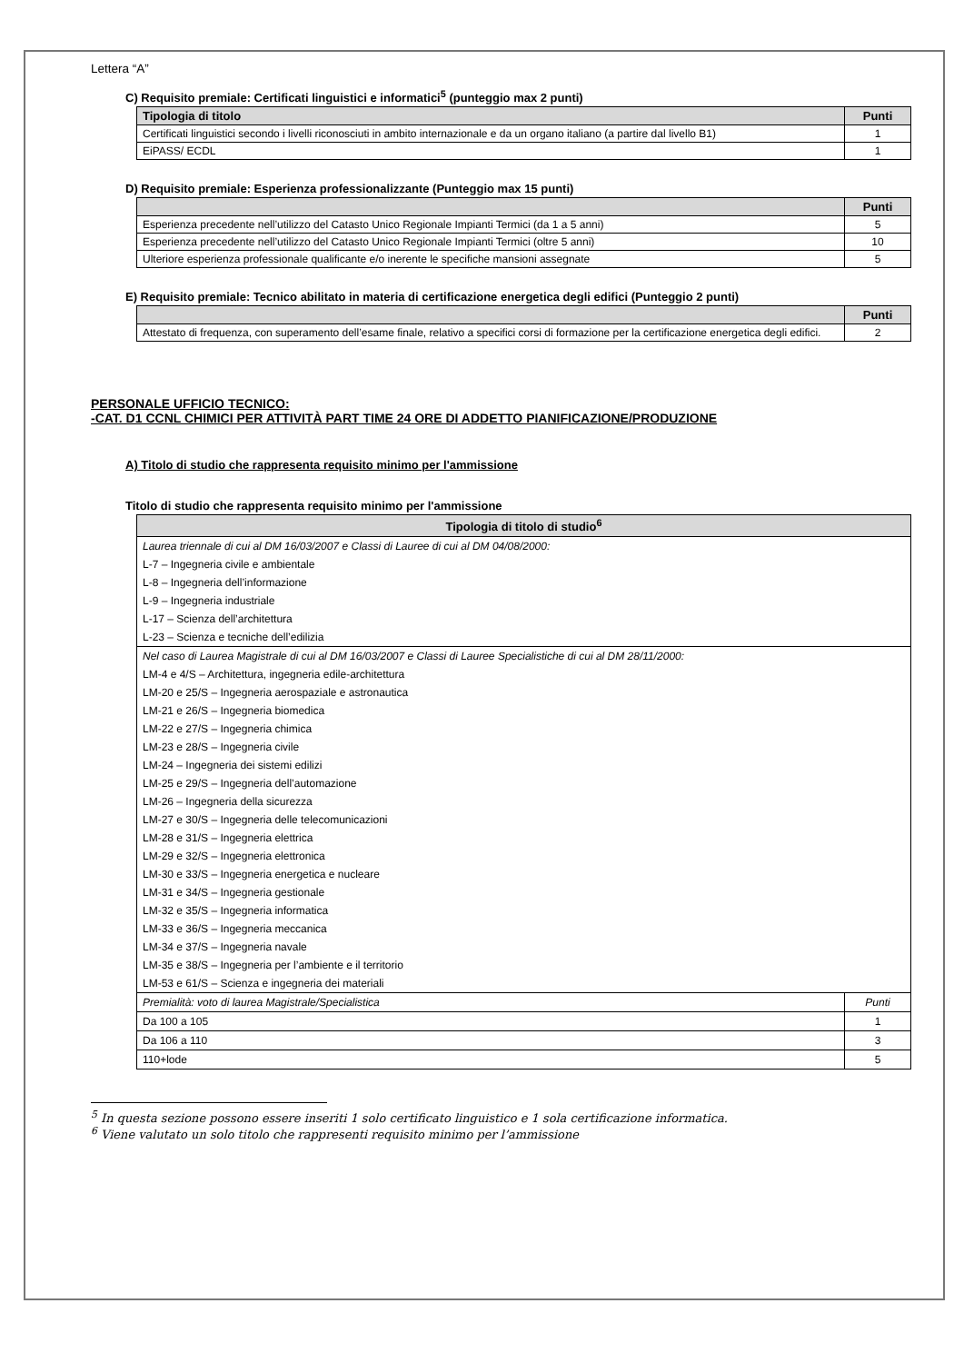Lettera “A”
C) Requisito premiale: Certificati linguistici e informatici<sup>5</sup> (punteggio max 2 punti)
| Tipologia di titolo | Punti |
| --- | --- |
| Certificati linguistici secondo i livelli riconosciuti in ambito internazionale e da un organo italiano (a partire dal livello B1) | 1 |
| EiPASS/ ECDL | 1 |
D) Requisito premiale: Esperienza professionalizzante (Punteggio max 15 punti)
| | Punti |
| --- | --- |
| Esperienza precedente nell’utilizzo del Catasto Unico Regionale Impianti Termici (da 1 a 5 anni) | 5 |
| Esperienza precedente nell’utilizzo del Catasto Unico Regionale Impianti Termici (oltre 5 anni) | 10 |
| Ulteriore esperienza professionale qualificante e/o inerente le specifiche mansioni assegnate | 5 |
E) Requisito premiale: Tecnico abilitato in materia di certificazione energetica degli edifici (Punteggio 2 punti)
| | Punti |
| --- | --- |
| Attestato di frequenza, con superamento dell’esame finale, relativo a specifici corsi di formazione per la certificazione energetica degli edifici. | 2 |
PERSONALE UFFICIO TECNICO:
-CAT. D1 CCNL CHIMICI PER ATTIVITÀ PART TIME 24 ORE DI ADDETTO PIANIFICAZIONE/PRODUZIONE
A) Titolo di studio che rappresenta requisito minimo per l'ammissione
Titolo di studio che rappresenta requisito minimo per l'ammissione
| Tipologia di titolo di studio<sup>6</sup> | |
| --- | --- |
| Laurea triennale di cui al DM 16/03/2007 e Classi di Lauree di cui al DM 04/08/2000: | |
| L-7 – Ingegneria civile e ambientale | |
| L-8 – Ingegneria dell’informazione | |
| L-9 – Ingegneria industriale | |
| L-17 – Scienza dell’architettura | |
| L-23 – Scienza e tecniche dell’edilizia | |
| Nel caso di Laurea Magistrale di cui al DM 16/03/2007 e Classi di Lauree Specialistiche di cui al DM 28/11/2000: | |
| LM-4 e 4/S – Architettura, ingegneria edile-architettura | |
| LM-20 e 25/S – Ingegneria aerospaziale e astronautica | |
| LM-21 e 26/S – Ingegneria biomedica | |
| LM-22 e 27/S – Ingegneria chimica | |
| LM-23 e 28/S – Ingegneria civile | |
| LM-24 – Ingegneria dei sistemi edilizi | |
| LM-25 e 29/S – Ingegneria dell’automazione | |
| LM-26 – Ingegneria della sicurezza | |
| LM-27 e 30/S – Ingegneria delle telecomunicazioni | |
| LM-28 e 31/S – Ingegneria elettrica | |
| LM-29 e 32/S – Ingegneria elettronica | |
| LM-30 e 33/S – Ingegneria energetica e nucleare | |
| LM-31 e 34/S – Ingegneria gestionale | |
| LM-32 e 35/S – Ingegneria informatica | |
| LM-33 e 36/S – Ingegneria meccanica | |
| LM-34 e 37/S – Ingegneria navale | |
| LM-35 e 38/S – Ingegneria per l’ambiente e il territorio | |
| LM-53 e 61/S – Scienza e ingegneria dei materiali | |
| Premialità: voto di laurea Magistrale/Specialistica | Punti |
| Da 100 a 105 | 1 |
| Da 106 a 110 | 3 |
| 110+lode | 5 |
<sup>5</sup> In questa sezione possono essere inseriti 1 solo certificato linguistico e 1 sola certificazione informatica.
<sup>6</sup> Viene valutato un solo titolo che rappresenti requisito minimo per l’ammissione